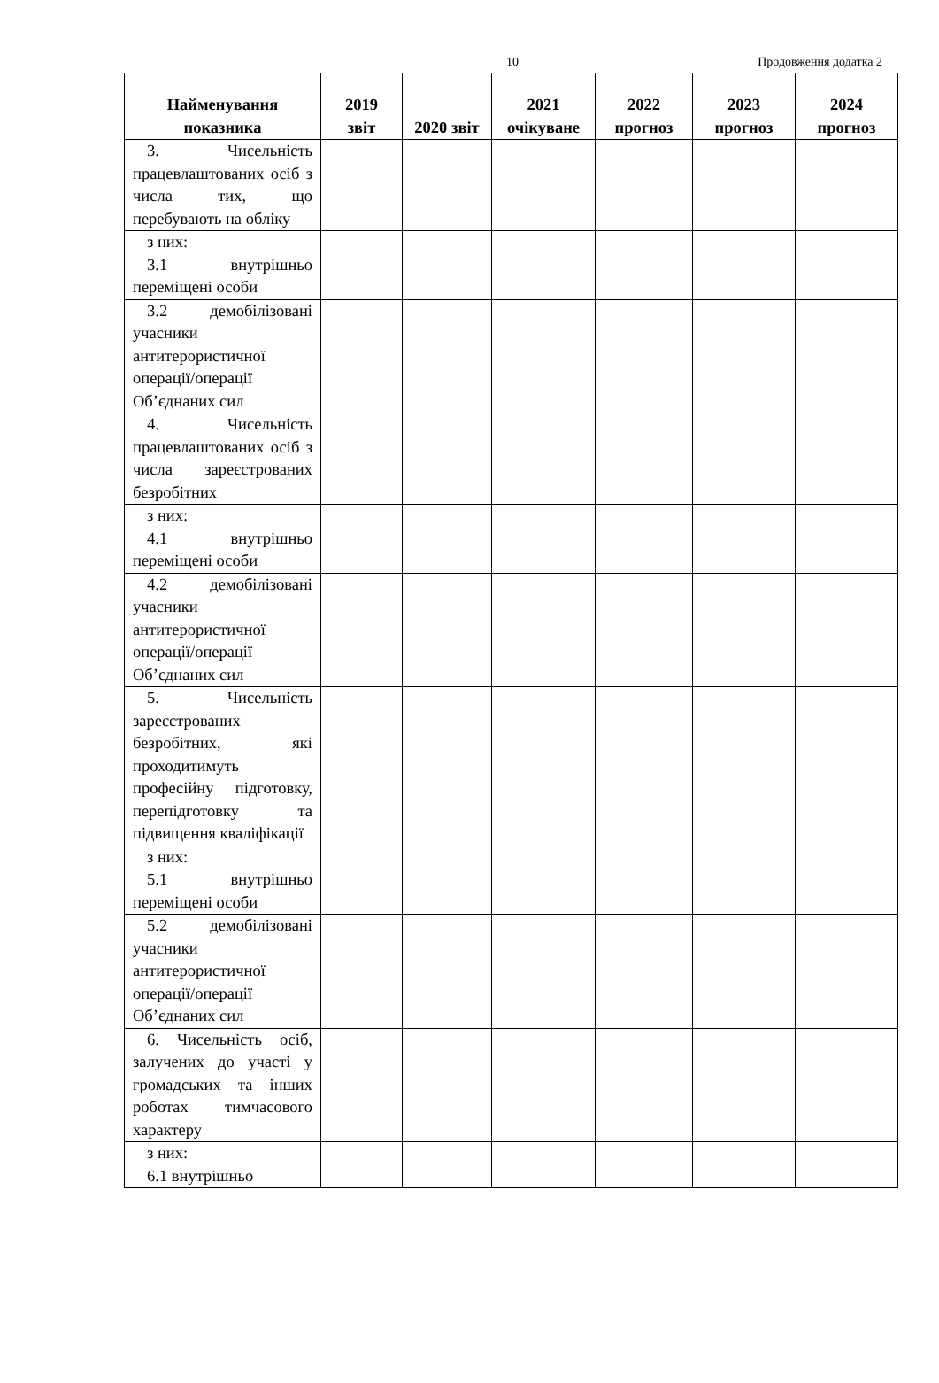10 Продовження додатка 2
| Найменування показника | 2019 звіт | 2020 звіт | 2021 очікуване | 2022 прогноз | 2023 прогноз | 2024 прогноз |
| --- | --- | --- | --- | --- | --- | --- |
| 3. Чисельність працевлаштованих осіб з числа тих, що перебувають на обліку | | | | | | |
| з них: 3.1 внутрішньо переміщені особи | | | | | | |
| 3.2 демобілізовані учасники антитерористичної операції/операції Об’єднаних сил | | | | | | |
| 4. Чисельність працевлаштованих осіб з числа зареєстрованих безробітних | | | | | | |
| з них: 4.1 внутрішньо переміщені особи | | | | | | |
| 4.2 демобілізовані учасники антитерористичної операції/операції Об’єднаних сил | | | | | | |
| 5. Чисельність зареєстрованих безробітних, які проходитимуть професійну підготовку, перепідготовку та підвищення кваліфікації | | | | | | |
| з них: 5.1 внутрішньо переміщені особи | | | | | | |
| 5.2 демобілізовані учасники антитерористичної операції/операції Об’єднаних сил | | | | | | |
| 6. Чисельність осіб, залучених до участі у громадських та інших роботах тимчасового характеру | | | | | | |
| з них: 6.1 внутрішньо | | | | | | |